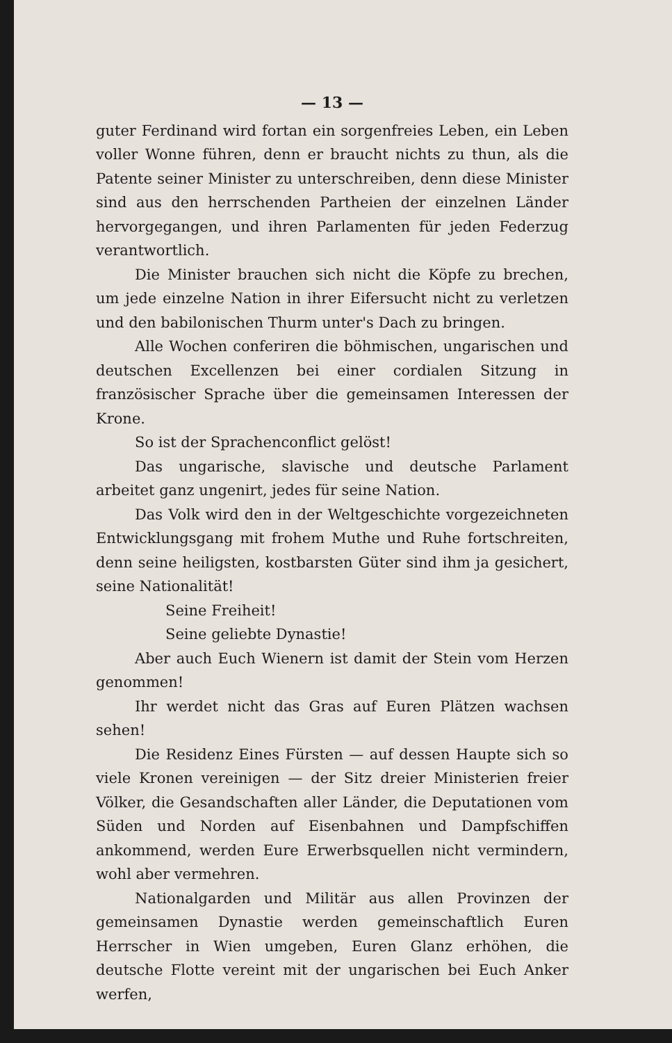— 13 —
guter Ferdinand wird fortan ein sorgenfreies Leben, ein Leben voller Wonne führen, denn er braucht nichts zu thun, als die Patente seiner Minister zu unterschreiben, denn diese Minister sind aus den herrschenden Partheien der einzelnen Länder hervorgegangen, und ihren Parlamenten für jeden Federzug verantwortlich.
Die Minister brauchen sich nicht die Köpfe zu brechen, um jede einzelne Nation in ihrer Eifersucht nicht zu verletzen und den babilonischen Thurm unter's Dach zu bringen.
Alle Wochen conferiren die böhmischen, ungarischen und deutschen Excellenzen bei einer cordialen Sitzung in französischer Sprache über die gemeinsamen Interessen der Krone.
So ist der Sprachenconflict gelöst!
Das ungarische, slavische und deutsche Parlament arbeitet ganz ungenirt, jedes für seine Nation.
Das Volk wird den in der Weltgeschichte vorgezeichneten Entwicklungsgang mit frohem Muthe und Ruhe fortschreiten, denn seine heiligsten, kostbarsten Güter sind ihm ja gesichert, seine Nationalität!
Seine Freiheit!
Seine geliebte Dynastie!
Aber auch Euch Wienern ist damit der Stein vom Herzen genommen!
Ihr werdet nicht das Gras auf Euren Plätzen wachsen sehen!
Die Residenz Eines Fürsten — auf dessen Haupte sich so viele Kronen vereinigen — der Sitz dreier Ministerien freier Völker, die Gesandschaften aller Länder, die Deputationen vom Süden und Norden auf Eisenbahnen und Dampfschiffen ankommend, werden Eure Erwerbsquellen nicht vermindern, wohl aber vermehren.
Nationalgarden und Militär aus allen Provinzen der gemeinsamen Dynastie werden gemeinschaftlich Euren Herrscher in Wien umgeben, Euren Glanz erhöhen, die deutsche Flotte vereint mit der ungarischen bei Euch Anker werfen,